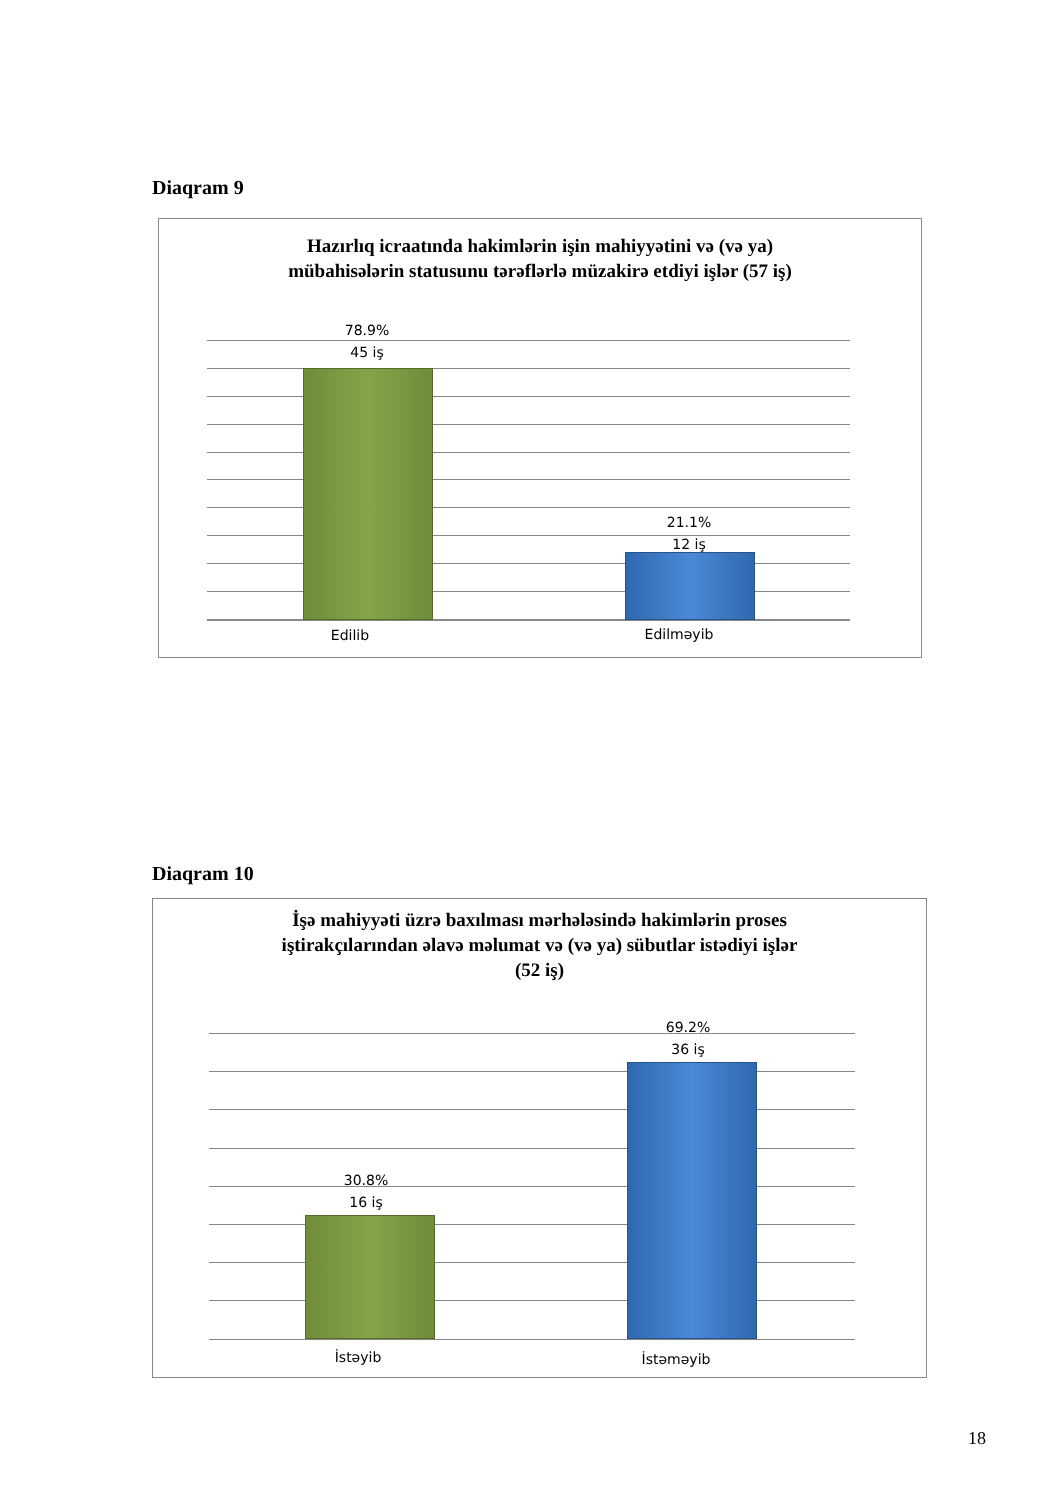Diaqram 9
Hazırlıq icraatında hakimlərin işin mahiyyətini və (və ya)
mübahisələrin statusunu tərəflərlə müzakirə etdiyi işlər (57 iş)
78.9%
45 iş
21.1%
12 iş
Edilib Edilməyib
Diaqram 10
İşə mahiyyəti üzrə baxılması mərhələsində hakimlərin proses
iştirakçılarından əlavə məlumat və (və ya) sübutlar istədiyi işlər
(52 iş)
30.8%
16 iş
69.2%
36 iş
İstəyib İstəməyib
18